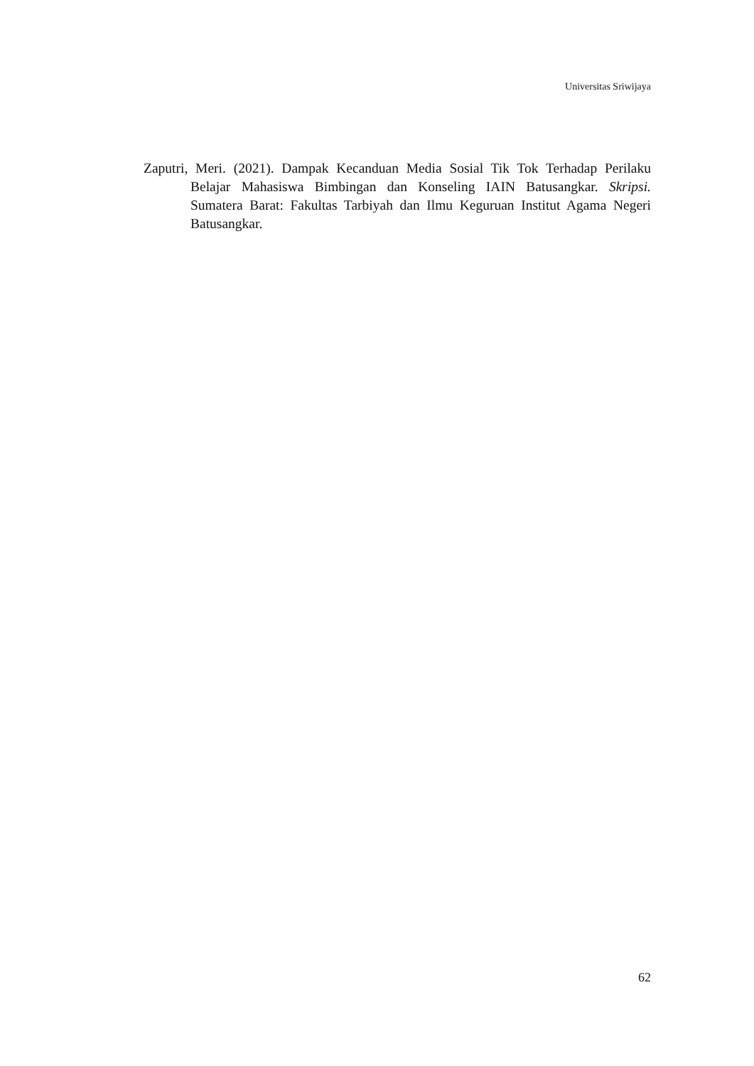Universitas Sriwijaya
Zaputri, Meri. (2021). Dampak Kecanduan Media Sosial Tik Tok Terhadap Perilaku Belajar Mahasiswa Bimbingan dan Konseling IAIN Batusangkar. Skripsi. Sumatera Barat: Fakultas Tarbiyah dan Ilmu Keguruan Institut Agama Negeri Batusangkar.
62